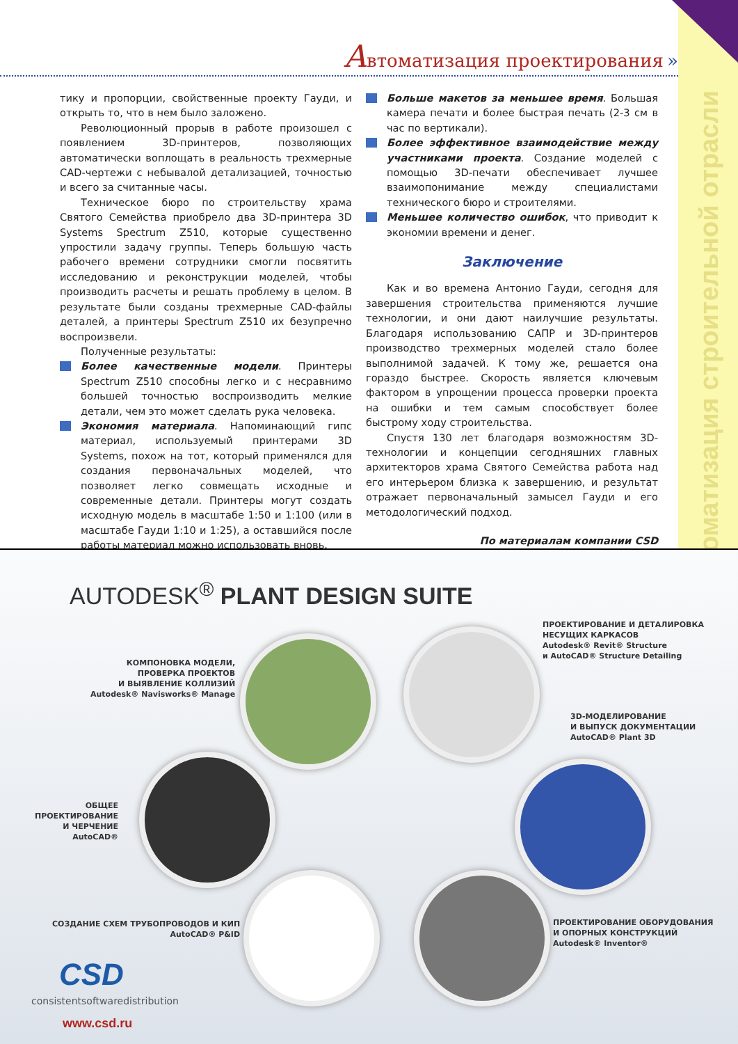Автоматизация строительной отрасли
Автоматизация проектирования »
тику и пропорции, свойственные проекту Гауди, и открыть то, что в нем было заложено.
Революционный прорыв в работе произошел с появлением 3D-принтеров, позволяющих автоматически воплощать в реальность трехмерные CAD-чертежи с небывалой детализацией, точностью и всего за считанные часы.
Техническое бюро по строительству храма Святого Семейства приобрело два 3D-принтера 3D Systems Spectrum Z510, которые существенно упростили задачу группы. Теперь большую часть рабочего времени сотрудники смогли посвятить исследованию и реконструкции моделей, чтобы производить расчеты и решать проблему в целом. В результате были созданы трехмерные CAD-файлы деталей, а принтеры Spectrum Z510 их безупречно воспроизвели.
Полученные результаты:
Более качественные модели. Принтеры Spectrum Z510 способны легко и с несравнимо большей точностью воспроизводить мелкие детали, чем это может сделать рука человека.
Экономия материала. Напоминающий гипс материал, используемый принтерами 3D Systems, похож на тот, который применялся для создания первоначальных моделей, что позволяет легко совмещать исходные и современные детали. Принтеры могут создать исходную модель в масштабе 1:50 и 1:100 (или в масштабе Гауди 1:10 и 1:25), а оставшийся после работы материал можно использовать вновь.
Больше макетов за меньшее время. Большая камера печати и более быстрая печать (2-3 см в час по вертикали).
Более эффективное взаимодействие между участниками проекта. Создание моделей с помощью 3D-печати обеспечивает лучшее взаимопонимание между специалистами технического бюро и строителями.
Меньшее количество ошибок, что приводит к экономии времени и денег.
Заключение
Как и во времена Антонио Гауди, сегодня для завершения строительства применяются лучшие технологии, и они дают наилучшие результаты. Благодаря использованию САПР и 3D-принтеров производство трехмерных моделей стало более выполнимой задачей. К тому же, решается она гораздо быстрее. Скорость является ключевым фактором в упрощении процесса проверки проекта на ошибки и тем самым способствует более быстрому ходу строительства.
Спустя 130 лет благодаря возможностям 3D-технологии и концепции сегодняшних главных архитекторов храма Святого Семейства работа над его интерьером близка к завершению, и результат отражает первоначальный замысел Гауди и его методологический подход.
По материалам компании CSD
AUTODESK<sup>®</sup> PLANT DESIGN SUITE
ПРОЕКТИРОВАНИЕ И ДЕТАЛИРОВКА
НЕСУЩИХ КАРКАСОВ
Autodesk® Revit® Structure
и AutoCAD® Structure Detailing
КОМПОНОВКА МОДЕЛИ,
ПРОВЕРКА ПРОЕКТОВ
И ВЫЯВЛЕНИЕ КОЛЛИЗИЙ
Autodesk® Navisworks® Manage
3D-МОДЕЛИРОВАНИЕ
И ВЫПУСК ДОКУМЕНТАЦИИ
AutoCAD® Plant 3D
ОБЩЕЕ
ПРОЕКТИРОВАНИЕ
И ЧЕРЧЕНИЕ
AutoCAD®
СОЗДАНИЕ СХЕМ ТРУБОПРОВОДОВ И КИП
AutoCAD® P&ID
ПРОЕКТИРОВАНИЕ ОБОРУДОВАНИЯ
И ОПОРНЫХ КОНСТРУКЦИЙ
Autodesk® Inventor®
CSD
consistentsoftwaredistribution
www.csd.ru